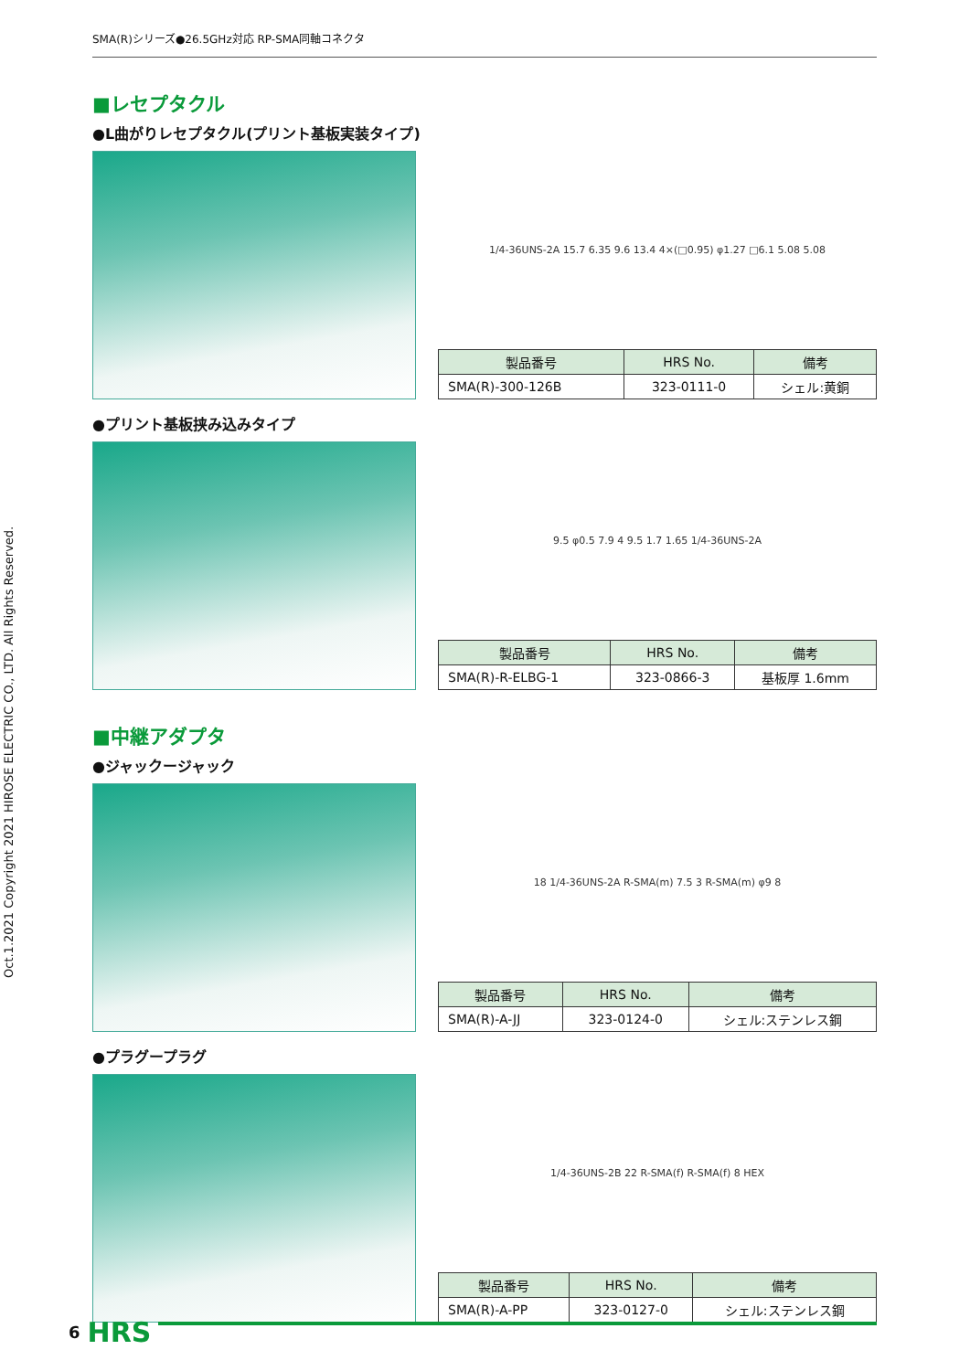Oct.1.2021 Copyright 2021 HIROSE ELECTRIC CO., LTD. All Rights Reserved.
SMA(R)シリーズ●26.5GHz対応 RP-SMA同軸コネクタ
■レセプタクル
●L曲がりレセプタクル(プリント基板実装タイプ)
1/4-36UNS-2A 15.7 6.35 9.6 13.4 4×(□0.95) φ1.27 □6.1 5.08 5.08
| 製品番号 | HRS No. | 備考 |
| --- | --- | --- |
| SMA(R)-300-126B | 323-0111-0 | シェル:黄銅 |
●プリント基板挟み込みタイプ
9.5 φ0.5 7.9 4 9.5 1.7 1.65 1/4-36UNS-2A
| 製品番号 | HRS No. | 備考 |
| --- | --- | --- |
| SMA(R)-R-ELBG-1 | 323-0866-3 | 基板厚 1.6mm |
■中継アダプタ
●ジャックージャック
18 1/4-36UNS-2A R-SMA(m) 7.5 3 R-SMA(m) φ9 8
| 製品番号 | HRS No. | 備考 |
| --- | --- | --- |
| SMA(R)-A-JJ | 323-0124-0 | シェル:ステンレス鋼 |
●プラグープラグ
1/4-36UNS-2B 22 R-SMA(f) R-SMA(f) 8 HEX
| 製品番号 | HRS No. | 備考 |
| --- | --- | --- |
| SMA(R)-A-PP | 323-0127-0 | シェル:ステンレス鋼 |
6 HRS